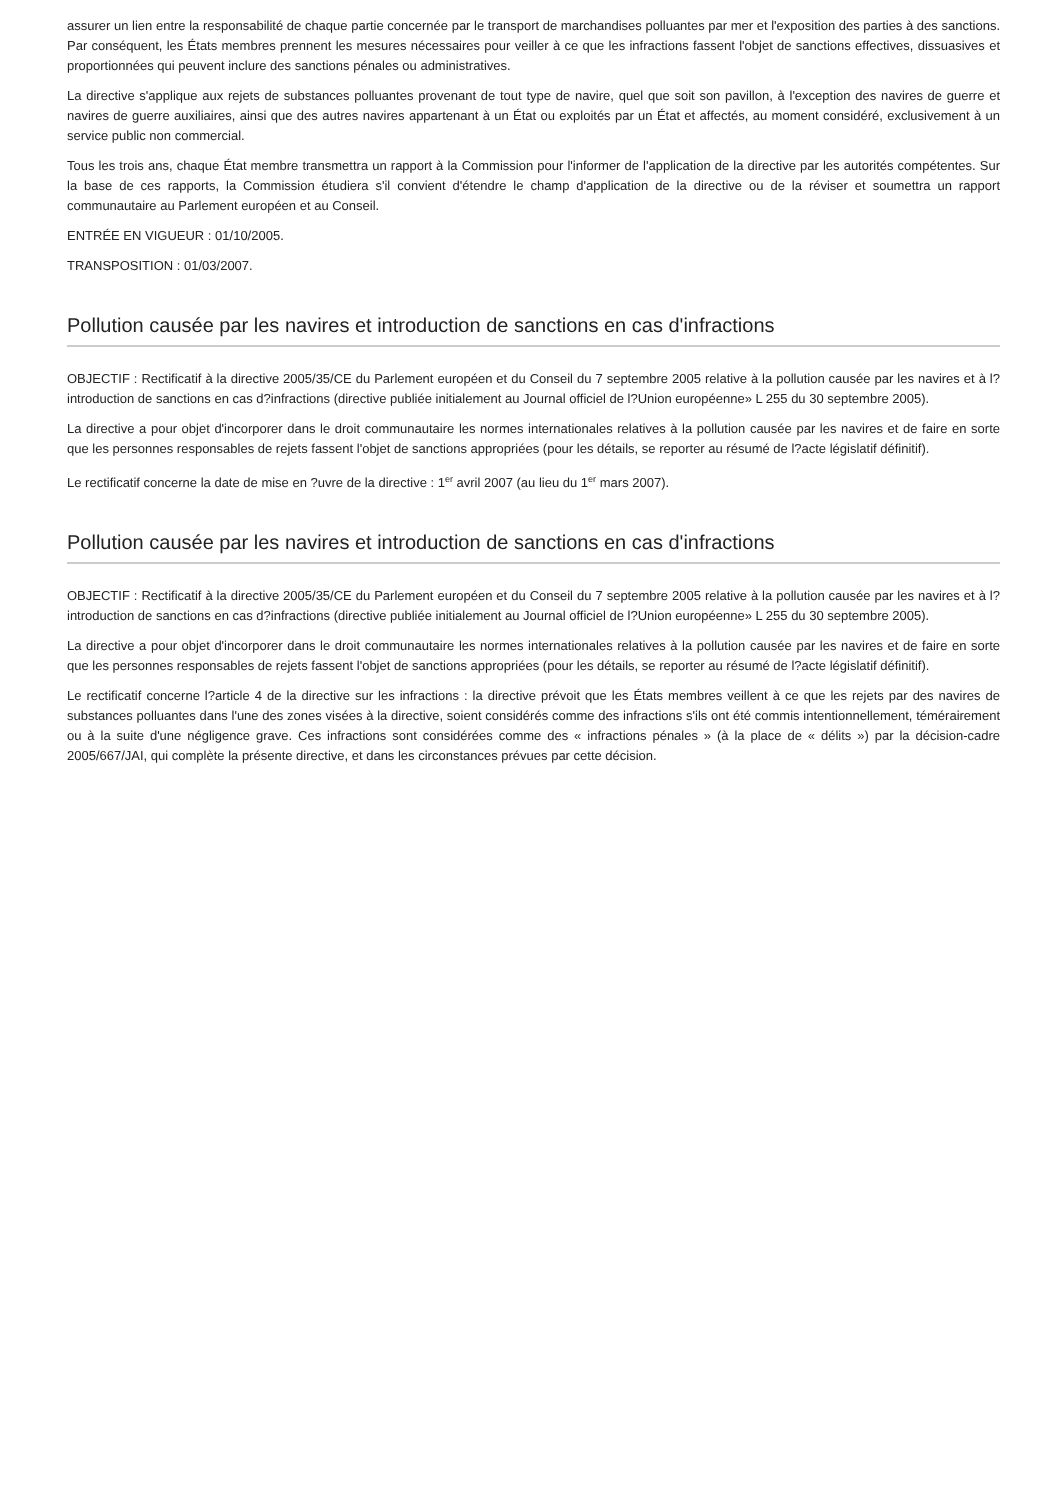assurer un lien entre la responsabilité de chaque partie concernée par le transport de marchandises polluantes par mer et l'exposition des parties à des sanctions. Par conséquent, les États membres prennent les mesures nécessaires pour veiller à ce que les infractions fassent l'objet de sanctions effectives, dissuasives et proportionnées qui peuvent inclure des sanctions pénales ou administratives.
La directive s'applique aux rejets de substances polluantes provenant de tout type de navire, quel que soit son pavillon, à l'exception des navires de guerre et navires de guerre auxiliaires, ainsi que des autres navires appartenant à un État ou exploités par un État et affectés, au moment considéré, exclusivement à un service public non commercial.
Tous les trois ans, chaque État membre transmettra un rapport à la Commission pour l'informer de l'application de la directive par les autorités compétentes. Sur la base de ces rapports, la Commission étudiera s'il convient d'étendre le champ d'application de la directive ou de la réviser et soumettra un rapport communautaire au Parlement européen et au Conseil.
ENTRÉE EN VIGUEUR : 01/10/2005.
TRANSPOSITION : 01/03/2007.
Pollution causée par les navires et introduction de sanctions en cas d'infractions
OBJECTIF : Rectificatif à la directive 2005/35/CE du Parlement européen et du Conseil du 7 septembre 2005 relative à la pollution causée par les navires et à l?introduction de sanctions en cas d?infractions (directive publiée initialement au Journal officiel de l?Union européenne» L 255 du 30 septembre 2005).
La directive a pour objet d'incorporer dans le droit communautaire les normes internationales relatives à la pollution causée par les navires et de faire en sorte que les personnes responsables de rejets fassent l'objet de sanctions appropriées (pour les détails, se reporter au résumé de l?acte législatif définitif).
Le rectificatif concerne la date de mise en ?uvre de la directive : 1<sup>er</sup> avril 2007 (au lieu du 1<sup>er</sup> mars 2007).
Pollution causée par les navires et introduction de sanctions en cas d'infractions
OBJECTIF : Rectificatif à la directive 2005/35/CE du Parlement européen et du Conseil du 7 septembre 2005 relative à la pollution causée par les navires et à l?introduction de sanctions en cas d?infractions (directive publiée initialement au Journal officiel de l?Union européenne» L 255 du 30 septembre 2005).
La directive a pour objet d'incorporer dans le droit communautaire les normes internationales relatives à la pollution causée par les navires et de faire en sorte que les personnes responsables de rejets fassent l'objet de sanctions appropriées (pour les détails, se reporter au résumé de l?acte législatif définitif).
Le rectificatif concerne l?article 4 de la directive sur les infractions : la directive prévoit que les États membres veillent à ce que les rejets par des navires de substances polluantes dans l'une des zones visées à la directive, soient considérés comme des infractions s'ils ont été commis intentionnellement, témérairement ou à la suite d'une négligence grave. Ces infractions sont considérées comme des « infractions pénales » (à la place de « délits ») par la décision-cadre 2005/667/JAI, qui complète la présente directive, et dans les circonstances prévues par cette décision.